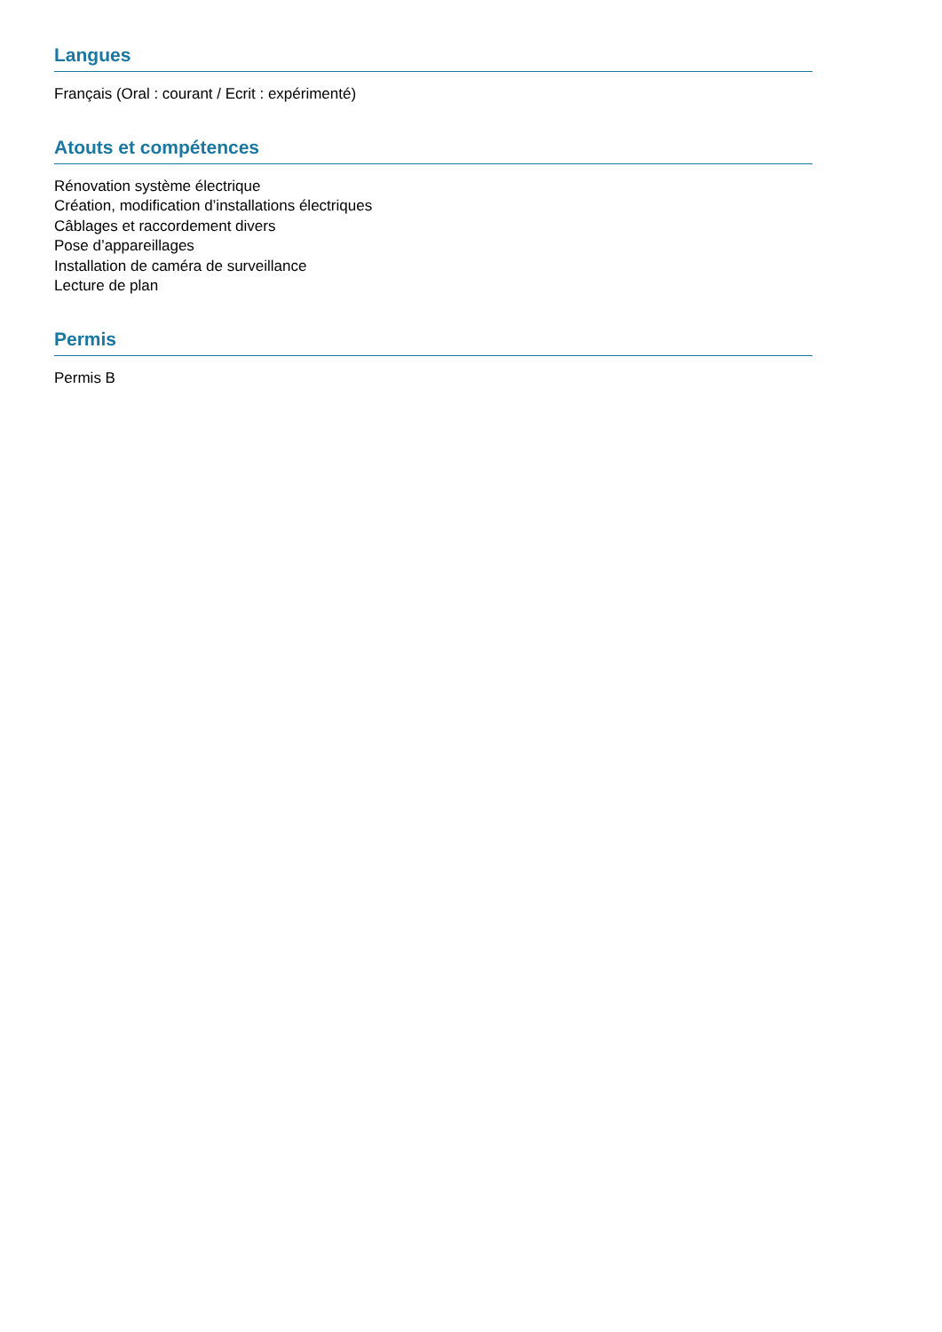Langues
Français (Oral : courant / Ecrit : expérimenté)
Atouts et compétences
Rénovation système électrique
Création, modification d’installations électriques
Câblages et raccordement divers
Pose d’appareillages
Installation de caméra de surveillance
Lecture de plan
Permis
Permis B